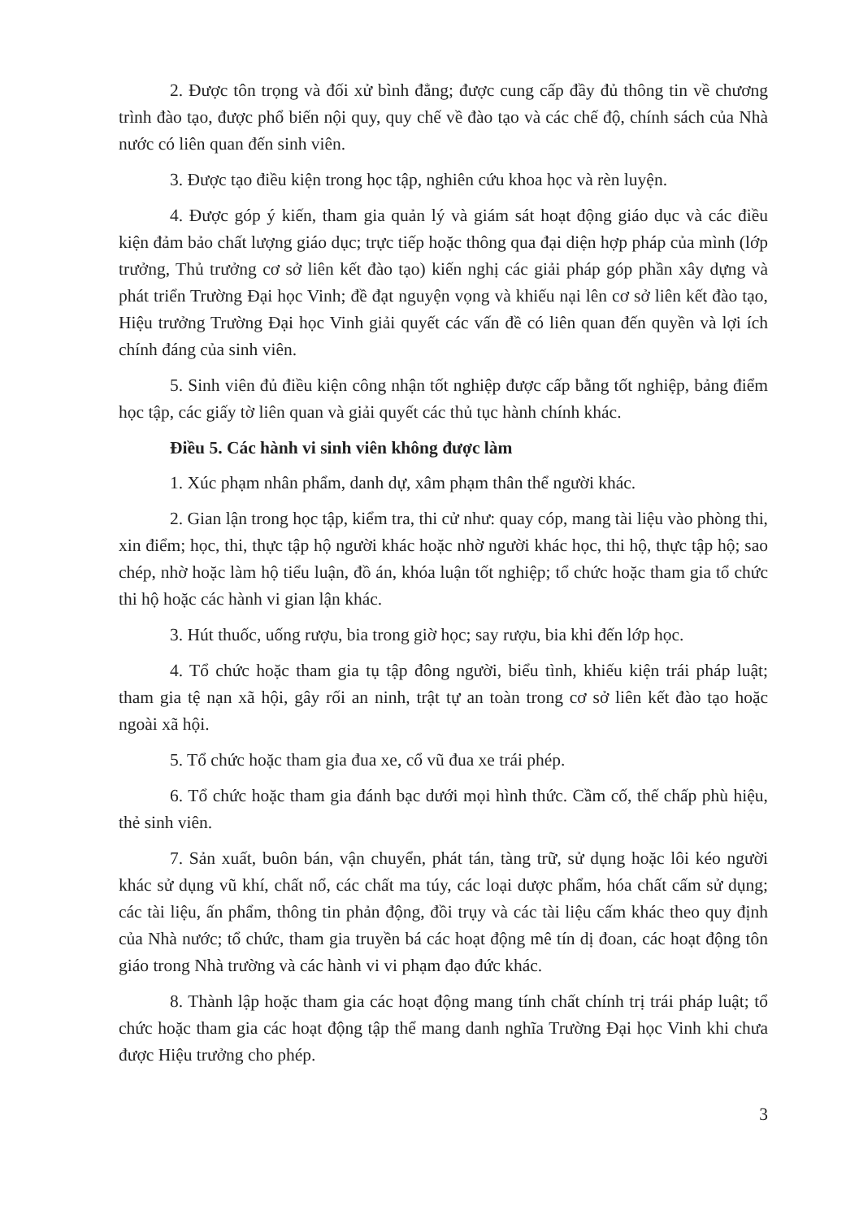2. Được tôn trọng và đối xử bình đẳng; được cung cấp đầy đủ thông tin về chương trình đào tạo, được phổ biến nội quy, quy chế về đào tạo và các chế độ, chính sách của Nhà nước có liên quan đến sinh viên.
3. Được tạo điều kiện trong học tập, nghiên cứu khoa học và rèn luyện.
4. Được góp ý kiến, tham gia quản lý và giám sát hoạt động giáo dục và các điều kiện đảm bảo chất lượng giáo dục; trực tiếp hoặc thông qua đại diện hợp pháp của mình (lớp trưởng, Thủ trưởng cơ sở liên kết đào tạo) kiến nghị các giải pháp góp phần xây dựng và phát triển Trường Đại học Vinh; đề đạt nguyện vọng và khiếu nại lên cơ sở liên kết đào tạo, Hiệu trưởng Trường Đại học Vinh giải quyết các vấn đề có liên quan đến quyền và lợi ích chính đáng của sinh viên.
5. Sinh viên đủ điều kiện công nhận tốt nghiệp được cấp bằng tốt nghiệp, bảng điểm học tập, các giấy tờ liên quan và giải quyết các thủ tục hành chính khác.
Điều 5. Các hành vi sinh viên không được làm
1. Xúc phạm nhân phẩm, danh dự, xâm phạm thân thể người khác.
2. Gian lận trong học tập, kiểm tra, thi cử như: quay cóp, mang tài liệu vào phòng thi, xin điểm; học, thi, thực tập hộ người khác hoặc nhờ người khác học, thi hộ, thực tập hộ; sao chép, nhờ hoặc làm hộ tiểu luận, đồ án, khóa luận tốt nghiệp; tổ chức hoặc tham gia tổ chức thi hộ hoặc các hành vi gian lận khác.
3. Hút thuốc, uống rượu, bia trong giờ học; say rượu, bia khi đến lớp học.
4. Tổ chức hoặc tham gia tụ tập đông người, biểu tình, khiếu kiện trái pháp luật; tham gia tệ nạn xã hội, gây rối an ninh, trật tự an toàn trong cơ sở liên kết đào tạo hoặc ngoài xã hội.
5. Tổ chức hoặc tham gia đua xe, cổ vũ đua xe trái phép.
6. Tổ chức hoặc tham gia đánh bạc dưới mọi hình thức. Cầm cố, thế chấp phù hiệu, thẻ sinh viên.
7. Sản xuất, buôn bán, vận chuyển, phát tán, tàng trữ, sử dụng hoặc lôi kéo người khác sử dụng vũ khí, chất nổ, các chất ma túy, các loại dược phẩm, hóa chất cấm sử dụng; các tài liệu, ấn phẩm, thông tin phản động, đồi trụy và các tài liệu cấm khác theo quy định của Nhà nước; tổ chức, tham gia truyền bá các hoạt động mê tín dị đoan, các hoạt động tôn giáo trong Nhà trường và các hành vi vi phạm đạo đức khác.
8. Thành lập hoặc tham gia các hoạt động mang tính chất chính trị trái pháp luật; tổ chức hoặc tham gia các hoạt động tập thể mang danh nghĩa Trường Đại học Vinh khi chưa được Hiệu trưởng cho phép.
3